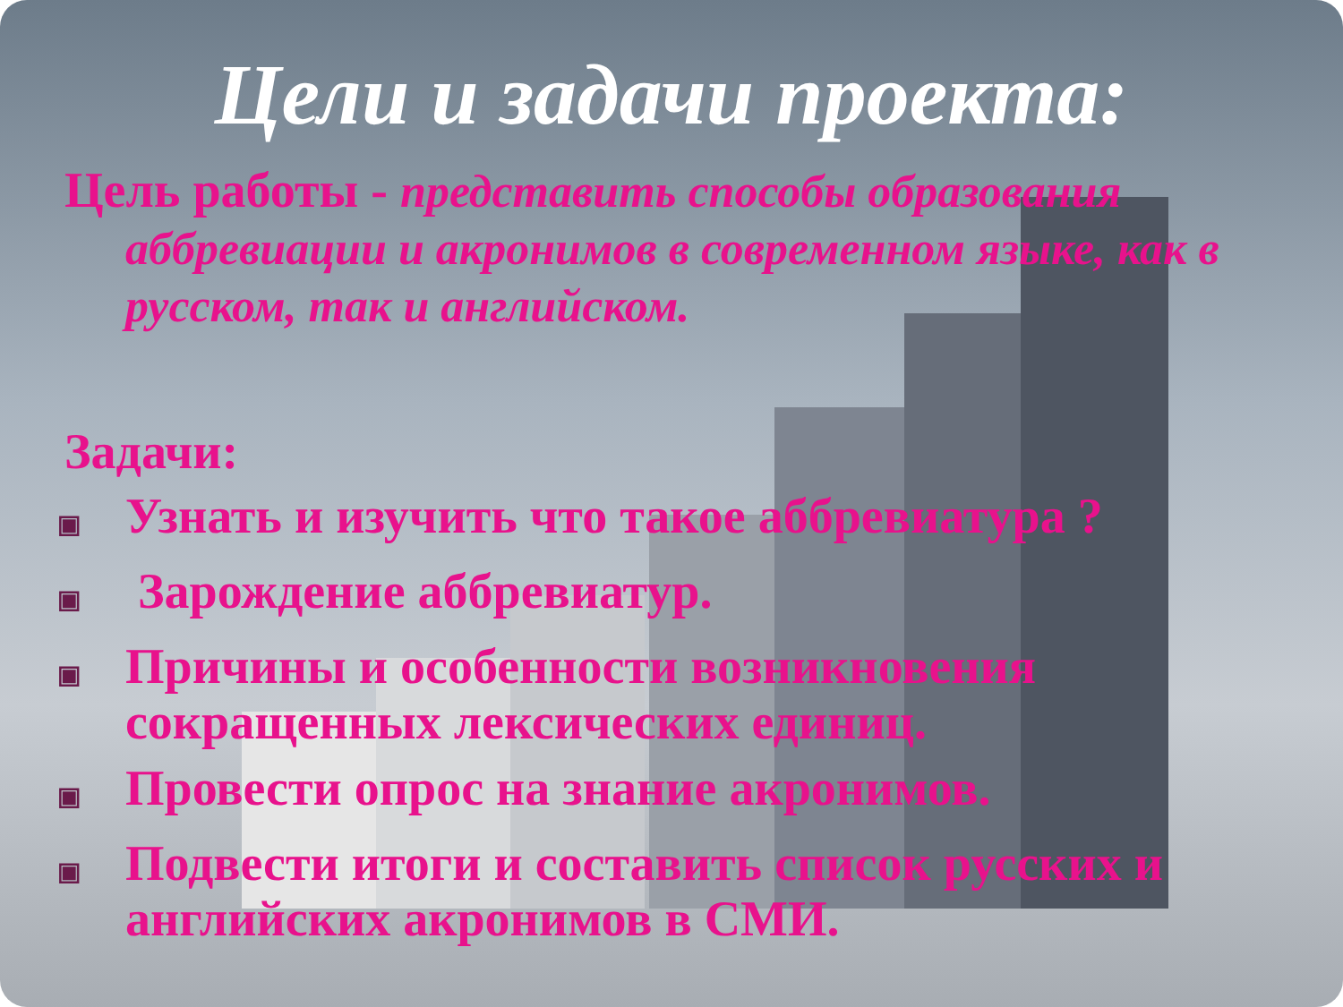Цели и задачи проекта:
Цель работы - представить способы образования аббревиации и акронимов в современном языке, как в русском, так и английском.
Задачи:
▣ Узнать и изучить что такое аббревиатура ?
▣ Зарождение аббревиатур.
▣ Причины и особенности возникновения сокращенных лексических единиц.
▣ Провести опрос на знание акронимов.
▣ Подвести итоги и составить список русских и английских акронимов в СМИ.